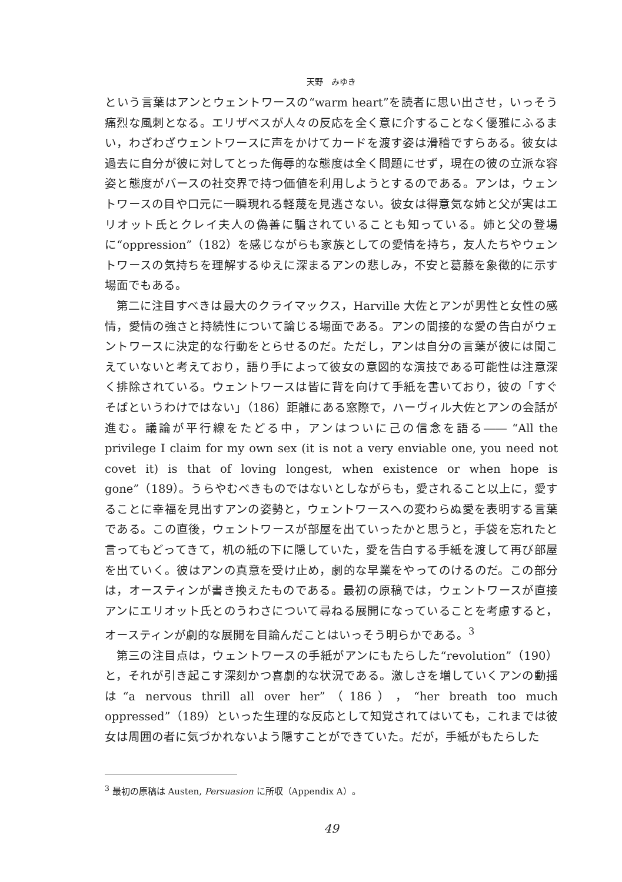天野　みゆき
という言葉はアンとウェントワースの“warm heart”を読者に思い出させ，いっそう痛烈な風刺となる。エリザベスが人々の反応を全く意に介することなく優雅にふるまい，わざわざウェントワースに声をかけてカードを渡す姿は滑稽ですらある。彼女は過去に自分が彼に対してとった侮辱的な態度は全く問題にせず，現在の彼の立派な容姿と態度がバースの社交界で持つ価値を利用しようとするのである。アンは，ウェントワースの目や口元に一瞬現れる軽蔑を見逃さない。彼女は得意気な姉と父が実はエリオット氏とクレイ夫人の偽善に騙されていることも知っている。姉と父の登場に“oppression”（182）を感じながらも家族としての愛情を持ち，友人たちやウェントワースの気持ちを理解するゆえに深まるアンの悲しみ，不安と葛藤を象徴的に示す場面でもある。
第二に注目すべきは最大のクライマックス，Harville 大佐とアンが男性と女性の感情，愛情の強さと持続性について論じる場面である。アンの間接的な愛の告白がウェントワースに決定的な行動をとらせるのだ。ただし，アンは自分の言葉が彼には聞こえていないと考えており，語り手によって彼女の意図的な演技である可能性は注意深く排除されている。ウェントワースは皆に背を向けて手紙を書いており，彼の「すぐそばというわけではない」（186）距離にある窓際で，ハーヴィル大佐とアンの会話が進む。議論が平行線をたどる中，アンはついに己の信念を語る―― “All the privilege I claim for my own sex (it is not a very enviable one, you need not covet it) is that of loving longest, when existence or when hope is gone”（189）。うらやむべきものではないとしながらも，愛されること以上に，愛することに幸福を見出すアンの姿勢と，ウェントワースへの変わらぬ愛を表明する言葉である。この直後，ウェントワースが部屋を出ていったかと思うと，手袋を忘れたと言ってもどってきて，机の紙の下に隠していた，愛を告白する手紙を渡して再び部屋を出ていく。彼はアンの真意を受け止め，劇的な早業をやってのけるのだ。この部分は，オースティンが書き換えたものである。最初の原稿では，ウェントワースが直接アンにエリオット氏とのうわさについて尋ねる展開になっていることを考慮すると，オースティンが劇的な展開を目論んだことはいっそう明らかである。<sup>3</sup>
第三の注目点は，ウェントワースの手紙がアンにもたらした“revolution”（190）と，それが引き起こす深刻かつ喜劇的な状況である。激しさを増していくアンの動揺は“a nervous thrill all over her”（186），“her breath too much oppressed”（189）といった生理的な反応として知覚されてはいても，これまでは彼女は周囲の者に気づかれないよう隠すことができていた。だが，手紙がもたらした
<sup>3</sup> 最初の原稿は Austen, Persuasion に所収（Appendix A）。
49